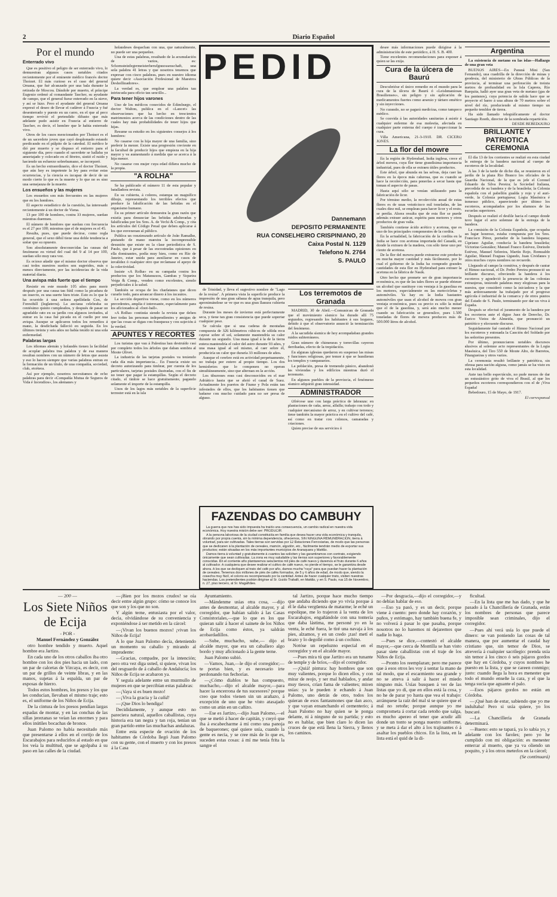2 Diario Español
Por el mundo
Enterrado vivo
Que es positivo el peligro de ser enterrado vivo, lo demuestran algunos casos notables citados recientemente por el eminente médico francés doctor Thoinot. El más curioso es el caso del general Ornana, que fué alcanzado por una bala durante la retirada de Moscou. Dándole por muerto, el príncipe Eugenio ordenó al comandante Tascher, su ayudante de campo, que el general fuese enterrado en la nieve, y así se hizo. Pero el ayudante del general Ornana expresó el deseo de llevar el cadáver á Francia y fué desenterrado y puesto en un carro, en el que al poco tiempo revivió el pretendido difunto que más adelante pudo asistir en Francia al entierro de Tascher, es decir, el hombre que le había enterrado vivo.
Otros de los casos mencionados por Thoinot es el de un sacerdote joven que cayó desplomado estando predicando en el púlpito de la catedral. El médico le dió por muerto y se dispuso el entierro para el siguiente día, pero cuando el sacerdote se hallaba ya amortajado y colocado en el féretro, sintió el ruido y haciendo un esfuerzo sobrehumano, se incorporó.
Es un hecho extraordinario, dice el doctor Thoinot, que aún hoy es impotente la ley para evitar estas ocurrencias, y la ciencia es incapaz de decir de un modo cierto lo que es la muerte y lo que no es sino una semejanza de la muerte.
Los ensueños y las mujeres
Los ensueños son más frecuentes en las mujeres que en los hombres.
El aspecto estadístico de la cuestión, ha interesado recientemente á un doctor de Viena.
13 por 100 de hombres, contra 33 mujeres, sueñan mientras duermen.
El número de hombres que sueñan con frecuencia es el 27 por 100; mientras que el de mujeres es el 45.
Resulta, pues, que puede decirse, como regla general, que el sexo débil tiene una doble tendencia a soñar que su opuesto.
Son absolutamente desconocidas las causas del fenómeno en virtud del cual del 9 al 14 por 100, sueñan sólo muy rara vez.
Es ocioso añadir que el mismo doctor observa que casi todos nuestros sueños son sugeridos, más o menos directamente, por las incidencias de la vida material diaria.
Una avispa más fuerte que el tiempo
Resistir en este mundo 105 años para morir después por una causa tan fútil como la picadura de un insecto, es una suerte bien triste. Esto es lo que le ha ocurrido á una señora apellidada Cox, de Foresthill (Inglaterra). La anciana celebraba su centésimo quinto cumpleaños, y después de pasar un agradable rato en su jardín con algunos invitados, al entrar en la casa fué picada en el cuello por una avispa. Aunque se aplicaron todos los remedios á mano, la desdichada falleció en seguida. En los últimos treinta y seis años no había tenido ni una sola enfermedad.
Palabras largas
Los idiomas alemán y holandés tienen la facilidad de acoplar palabra tras palabra y de esa manera resultan nombres con un número de letras que asusta y eso lo hacen siempre que varias palabras entran en la formación de un título, de una compañía, sociedad, club, etcétera.
Así por ejemplo, nosotros necesitamos de ocho palabras para decir «Compañía Mutua de Seguros de Vida é Incendios», los alemanes y
holandeses despachan con una, que naturalmente, no puede ser una pequeñez.
Una de estas palabras, resultado de la acumulación de varios, es: Schornsteinfegermeisterberufgnnossenschaft, una sola palabra 41 letras y que nosotros tenemos que expresar con cinco palabras, pues en nuestro idioma quiere decir «Asociación Profesional de Maestros Deshollinadores».
La verdad es, que emplear una palabra tan intrincada para oficio tan sencillo...
Para tener hijos varones
Uno de los médicos conocidos de Edimburgo, el doctor Walton, publica en el «Lancet» las observaciones que ha hecho en trescientos matrimonios acerca de las condiciones dentro de las cuales hay más probabilidades de tener hijos que hijas.
Resume su estudio en los siguientes consejos á los hombres:
No casarse con la hija mayor de una familia, sino preferir la menor. Existe una progresión creciente en la facultad de producir hijos que empieza en la hija mayor y va aumentando á medida que se acerca á la hija menor.
No casarse con mujer cuya edad difiera mucho de la propia.
"A ROLHA"
Se ha publicado el número 11 de esta popular y batalladora revista.
En su cubierta, á colores, estampa un magnífico dibujo, representando los terribles efectos que produce la falsificación de las bebidas en el organismo humano.
En su primer artículo demuestra la gran razón que existía para denunciar las bebidas adulteradas y falsificadas por los Sres. A. de Vechi & Comp., y cita los artículos del Código Penal que deben aplicarse á los que envenenan al público.
Publica un conzienzudo artículo de João Ramalho, pintando de mano maestra la incomprensible desunión que existe en la clase periodística de S. Paulo, que á pesar de las encontradas opiniones en ella dominantes, podía muy bien, como en Río de Janeiro, estar unida para auxiliarse en casos de invalidez ó cualquier otro que reclamase el apoyo de la colectividad.
Insiste «A Rolha» en su campaña contra los productos que los Matarazzos, Gambas y Siqueira Veiga & Comp., venden como excelentes, siendo perjudiciales á la salud.
También se ocupa de los charlatanes que dicen curarlo todo, para arrancar dinero á los incautos.
La sección deportiva viene, como en los números precedentes, amplia é interesante, especialmente para los aficionados al «foot-ball».
«A Rolha» continúa siendo la revista que deben leer todas las personas independientes y amigas de que las cosas se digan con franqueza y con sujeción á la verdad.
APUNTES Y RECORTES
Los turistas que van á Palestina han destruído casi por completo todos los árboles que daban sombra al Monte Olivet.
La industria de las tarjetas postales va teniendo cada día más importancia... En Francia existe un decreto autorizando para timbrar, por cuenta de los particulares, tarjetas postales ilustradas, con el fin de no tener que pagar la estampillas. Según el decreto citado, el timbre se hace gratuitamente, pagando solamente el importe de la estampilla.
Unos de los lagos más notables de la superficie terrester está en la isla
PEDID
Dannemann
DEPOSITO PERMANENTE
RUA CONSELHEIRO CRISPINIANO, 20
Caixa Postal N. 1129
Telefono N. 2764
S. PAULO
de Trinidad, y lleva el sugestivo nombre de "Lago de la resina". A primera vista la superficie produce la impresión de una gran sábana de agua tranquila, pero aproximándose se ve que es una gran llanura cubierta de resina.
Durante los meses de invierno está perfectamente seca, y tiene tan gran consistencia que puede soportar cualquier peso.
Se calcula que si una cadena de montañas compuesta de 326 kilómetros cúbicos de sólida roca cayese sobre el sol, solamente mantendría su calor durante un segundo. Una masa igual á la de la tierra entera mantendría el calor del astro durante 93 años, y una masa igual al sol mismo, al caer sobre él, produciría un calor que duraría 33 millones de años.
Aunque el cerebro está en actividad perpetuamente, no trabaja por entero al propio tiempo. Los dos hemisferios que lo componen no operan simultáneamente, sino que alternan en la acción.
Los tiburones eran casi desconocidos en el mar Adriático hasta que se abrió el canal de Suez. Actualmente los puertos de Fiume y Pola están tan infestados de ellos, que los habitantes tienen que bañarse con mucho cuidado para no ser presa de alguno.
Los terremotos de Granada
MADRID, 30 de Abril.—Comunican de Granada que el movimiento sísmico ha durado allí 75 segundos, regresando los habitantes á sus hogares, debido á que el observatorio anunció la terminación del fenómeno.
A la sacudida sísmica de hoy acompañaban grandes ruidos subterráneos.
Gran número de chimeneas y torrecillas cayeron derribadas, efecto de la trepidación.
En algunas iglesias quedaron en suspenso las misas y funciones religiosas, por temor á que se hundieran los templos y campanarios.
La población, presa de tremendo pánico, abandonó las viviendas y los edificios mientras duró el terremoto.
En algunos pueblos de la provincia, el fenómeno sísmico adquirió gran intensidad.
ADMINISTRADOR
Ofrécese uno con larga práctica de labranza: en plantaciones de caña, arroz, alfalfa; trabajo con todo y cualquier mecanismo de arroz, y en cultivar terrenos; tiene también la mayor práctica en el cultivo del café, así como en tratar con colonos, camaradas y criaciones.
Quien precise de sus servicios ó
FAZENDAS DO CAMBUHY
La guerra que nos has sido impuesta ha traído una consecuencia, un cambio radical en nuestra vida económica. Hoy nuestra misión debe ser: PRODUCIR.
A la persona laboriosa de la ciudad constituída en familia que desea hacer una vida económica y tranquila, obrando por propia cuenta, sin la mínima dependencia, ofrecemos, SIN NINGUNA REMUNERACION, tierra á voluntad, para ser cultivadas. Tales tierras son servidas por 12 Estaciones Ferroviarias, de modo que las personas que se dedicaren á la plantación de cereales, mamón, algodón, etc., fácilmente tendrán medio de exportar sus productos; están situadas en los más importantes municipios de Araraquara y Mattão.
Damos tierra á voluntad y gratuitamente á cuantos las soliciten y las garantizamos con contrato, exigiendo únicamente que sean cultivadas. La zona es muy saludable y las tierras son superiores y favorablemente conocidas. En el corriente año plantaremos seiscientos mil piés de café nuevo y daremos el fruto durante 6 años al cultivador. A cualquiera que desee realizar el cultivo de café nuevo, no pierde el tiempo, se le garantiza desde ahora. A los que se dediquen al trato del café por año, damos mucha "roça" para que puedan hacer la plantación de cereales. Tenemos dos millones de piés de cafés formados, de 5 y 6 años de edad, de modo que, siendo la cosecha muy fácil, el colono es recompensado por la cantidad. Antes de hacer cualquier trato, visiten nuestras haciendas. Los pretendientes podrán dirigirse al Sr. Guido Traballi, en Mattão, y en S. Paulo, rua 15 de Novembro, n. 27, piso tercero, al Sr. Magalhães.
desee más informaciones puede dirigirse á la administración de este periódico, á H. S. B. 400.
Tiene excelentes recomendaciones para exponer á quien se las exija.
Cura de la úlcera de Baurú
Descubrióse el único remedio en el mundo para la cura de la úlcera de Baurú ó «Leishmaniosas Brasilienses», sin peligro y sin aplicación de medicamentos fuertes como arsenio y tártaro emético y sin inyecciones.
No curando, no se pagará medicina, como tampoco médico.
Se convida á las autoridades sanitarias á asistir á cualquier enfermo de esa molestia, afectada en cualquier parte externa del cuerpo é inspeccionar la cura.
Villa Americana, 21-3-1918. DR. CICERO JONES.
La flor del mowre
En la región de Hyderabad, India inglesa, crece el árbol mowra, cuya flor tiene grandísima importancia industrial, pues de ella se extraen útiles productos.
Este árbol, que abunda en las selvas, deja caer las flores en la época más calurosa, que es cuando se hace la recolección, para ponerlas a secar hasta que toman el aspecto de pasas.
Hasta aquí sólo se venían utilizando para la fabricación de licor.
Por término medio, la recolección anual de estas flores es de unas veinticinco mil toneladas, de las cuales diez mil, se emplean para hacer licor y el resto, se perdía. Ahora resulta que de esta flor se puede además extraer azúcar, espíritu para motores y otros productos de gran valía.
También contiene ácido acético y acetona, que es uno de los principales componentes de la cordita.
En la actualidad, la fabricación de la cordita en la India se hace con acetona importada del Canadá, en donde la extraen de la madera, con sólo tiene uno por ciento de acetona.
De la flor del mowra puede extraerse este producto en mucha mayor cantidad y más fácilmente, por lo cual el gobierno de la India ha comprado grandes cantidades de esta flor en Hyderabad para extraer la acetona en la fábrica de Nasik.
Otro hecho que promete ser de gran importancia económica, es que de las tales flores se puede obtener un alcohol que sustituye con ventaja á la gasolina en los motores, especialmente en las motocicletas y automóviles. Ya hay en la India bastantes automóviles que usan el alcohol de mowra con gran ventaja económica, pues su precio es sólo la mitad que el de la gasolina, y, será aún mucho menor cuando su fabricación se generalice, pues 1.500 toneladas de flores de mowra producen más de 500.000 litros de alcohol.
Argentina
La existencia de metano en las islas—Hallazgo de una gran veta
BUENOS AIRES—En Paraná Mini (San Fernando), una cuadrilla de la dirección de minas y geodesia, del ministerio de Obras Públicas de la provincia, al terminar una perforación de treinta metros de profundidad en la Isla Caprera, Río Barquita, halló ayer una gran veta de metano (gas de los pantanos), cuya potencia de salida hace que se proyecte el barro á una altura de 70 metros sobre el nivel del río, produciendo al mismo tiempo un pequeño temblor de tierra.
Ha sido llamado telegráficamente el doctor Santiago Rooth, director de la nombrada repartición.
DESDE BEBEDOURO
BRILLANTE Y PATRIOTICA CEREMONIA
El día 13 de los corrientes se realizó en esta ciudad la entrega de la bandera nacional al cuerpo de escoteros de la localidad.
A las 3 de la tarde de dicho día, se reunieron en el jardín de la plaza Rio Branco los oficiales de la Guardia Nacional, de la que es jefe el Coronel Eduardo da Silva Pereira; la Sociedad Italiana, precedida de su bandera y de la brasileña; la Colonia española con el pabellón gualda y rojo y el auri-verde, la Colonia portuguesa; Logia Masónica é inmenso público, apareciendo por último los escoteros, acompañados por los alumnos de las escuelas superiores.
Después se realizó el desfile hacia el campo donde tuvo lugar el acto solemne de la entrega de la bandera.
La comisión de la Colonia Española, que ocupaba un lugar honroso, estaba compuesta por los Sres. Francisco Pérez, portador de la bandera hispana; Cipriano Aguilar, conducía la bandera brasileña; Victorino González; Manuel Franco Estévez, Dorindo Estévez, Manuel Sobreira, Martín Rojo, Romualdo Aguilar, Manuel Fraguas Ogando, Juan Cividanes y otros muchos cuyos nombres no recuerdo.
Llegando al campo la comitiva, y después de cantar el Himno nacional, el Dr. Pedro Pereira pronunció un brillante discurso, ofreciendo la bandera á los escoteros y agradeció la presencia de las colonias extranjeras, teniendo palabras muy elogiosas para la nuestra, que consideró como la iniciadora y la que más ardorosamente ha trabajado por el progreso agrícola é industrial de la comarca y de otros puntos del Estado de S. Paulo, terminando por dar un viva á España.
Después se efectuó el juramento de la bandera por los escoteros ante el digno Juez de Derecho, Dr. Eurico Vieira de Almeida, que pronunció un patriótico y elocuente discurso.
Seguidamente fué cantado el Himno Nacional por los escoteros y entonada la Canción del Soldado por las señoritas presentes.
Por último, pronunciaron notables discursos alusivos al solemne acto representantes de la Logia Masónica, del Tiro 550 de Monte Alto, de Barretos, Pitangueiras y otros varios.
La ceremonia resultó brillante y patriótica, sin ofensa para nación alguna, como jamás se ha visto en esta localidad.
Ante tan bello espectáculo, no pude menos de dar un entusiástico grito de viva el Brasil, al que los pequeños escoteros correspondieron con el de ¡Viva España!
Bebedouro, 15 de Mayo, de 1917.
El corresponsal
— 200 —
Los Siete Niños de Ecija
- POR -
Manuel Fernández y González
otro hombre tendido y muerto. Aquel hombre era Jartizo.
En cada uno de los otros caballos iba otro hombre con los dos pies hacia un lado, con un par de calcetas de Vizcaya, es decir, con un par de grillos de veinte libras, y en las manos, sujetas á la espalda, un par de esposas de hierro.
Todos estos hombres, los presos y los que les conducían, llevaban el mismo traje; esto es, el uniforme de los Niños de Ecija.
De la cintura de los presos pendían largas espadas de montar, y en las conchas de las sillas jerezanas se veían las enormes y para ellos inútiles bocachas de bronce.
Juan Palomo no había necesitado más que presentarse á ellos en el cortijo de los Escarabajos para reducirlos al estado en que los veía la multitud, que se agolpaba á su paso en las calles de la ciudad.
—¡Bien por los mozos crudos! se oía decir entre algún grupo: cómo se conoce los que son y los que no son.
Y algún terne, entusiasta por el valor, decía, olvidándose de su conveniencia y exponiéndose á ser metido en la cárcel:
—¡Vivan los buenos mozos! ¡vivan los Niños de Ecija!
A lo que Juan Palomo decía, deteniendo un momento su caballo y mirando al imprudente:
—Gracias, compadre, por la intención; pero otra vez diga usted, si quiere, vivan los del resguardo de á caballo de Andalucía; los Niños de Ecija se acabaron ya.
Y seguía adelante entre un murmullo de mujeres en que se percibían estas palabras:
—¡Vaya si es buen mozo!
—¡Viva la gracia y la calíd!
—¡Que Dios lo bendiga!
Decididamente, y aunque esto no pareciera natural, aquellos caballistas, cuya historia era tan negra y tan roja, tenían un gran partido entre las muchachas andaluzas.
Entre esta especie de ovación de los habitantes de Córdoba llegó Juan Palomo con su gente, con el muerto y con los presos á la Casa
Ayuntamiento.
—Mándenme usías otra cosa, —dijo antes de desmontar, al alcalde mayor, y al corregidor, que habían salido á las Casas Consistoriales,—que lo que es los que quieran salir á hacer el sainete de los Niños de Ecija como éstos, ya saldrán acobardadillos.
—Sube, muchacho, sube,— dijo el alcalde mayor, que era un caballero algo bordo y muy aficionado á la gente terne.
Juan Palomo subió.
—Vamos, Juan,—le dijo el corregidor;—te portas bien, y es necesario irte perdonando tus fechorías.
—¿Cómo diablos te has compuesto, muchacho,—dijo el alcalde mayor,—para hacer la encerrona de tus sucesores? porque creo que todos vienen sin un arañazo, á excepción de uno que he visto atasajado como un atún en un cañizo.
—Ese es Jartizo,—dijo Juan Palomo,—el que se metió á hacer de capitán, y creyó que iba á escabecharme á mí como una panoja de baquerones; qué quiere usía, cuando la gente es necia, y se cree más de lo que es, suceden estas cosas: á mí me tenía frita la sangre el
tal Jartizo, porque hace mucho tiempo que andaba diciendo que yo vivía porque á él le daba vergüenza de matarme; le eché un espolique, me lo trajeron á la venta de los Escarabajos, engañándole con una tontería que daba lástima, me personé yo en la venta, le eché fuera, le tiré una navaja á los pies, alzamos, y en un credo ¡zas! metí el brazo y lo degollé como á un cochino.
Notóse un repeluzno especial en el corregidor y en el alcalde mayor.
—Pues mira tú que Jartizo era un tunante de temple y de bríos,—dijo el corregidor.
—¡Quiá! pintura: hay hombres que son muy valientes, porque lo dicen ellos, y con mirar de reojo, y ser mal hablados, y andar muy tiesos, crían fama de valientes; miren usías: ya le pueden ir echando á Juan Palomo, uno detrás de otro, todos los quieran de esos fantasmones que dan asco, y que vayan ensanchando el cementerio; á Juan Palomo no hay quien se le ponga delante, ni á ninguno de su partida; y esto no es hablar, que bien claro lo dicen las cruces de que está llena la Sierra, y llenos los caminos.
—Por desgracia,—dijo el corregidor,—y no debías hablar de eso.
—Eso ya pasó, y es un decir, porque viene á cuento: pero donde hay corazón, y puños, y estómago, hay también buena fe, y no volverá á pasar lo que pasaba, porque nosotros no lo haremos ni dejaremos que nadie lo haga.
—Pues se dice,—contestó el alcalde mayor,—que cerca de Montilla se han visto pasar siete caballistas con el traje de los Niños de Ecija.
—Pronto los reemplazan; pero me parece que á esos otros les voy á sentar la mano de tal modo, que el escarmiento sea grande y no se atreva á salir á hacer el miedo ninguno más. Usías busquen á ver de las listas que yo dí, que en ellos está la cosa, y no he de parar yo hasta que vea el trabajo: arránquese la raíz del mal si se quiere que el mal no retoñe; porque aunque yo me comprometa á cortar cada retoño que salga, es mucho apereo el tener que acudir allí donde un tonto se ponga nuestro uniforme, y se meta á dar el alto á los trajinantes ó á asaltar los pueblos chicos. En la lista, en la lista está el quid de la di-
ficultad.
—En la lista que me has dado, y que he pasado á la Chancillería de Granada, están los nombres de personas que parece imposible sean criminales, dijo el corregidor.
—Pues ahí verá usía lo que puede el dinero: se van poniendo las cosas de tal manera, que por aumentar el caudal hay cristiano que, sin temor de Dios, se atrevería á cualquier sacrilegio: prenda usía sin temor á los cinco ó seis pájaros gordos que hay en Córdoba, y cuyos nombres he puesto en la lista, y que se careen conmigo; justo: cuando llega la hora es menester que todo el mundo enseñe la cara, y el que la tenga sucia que aguante el palo.
—Esos pájaros gordos no están en Córdoba.
—¡Qué han de estar, sabiendo que yo me indultaba! Pero si usía quiere, yo los buscaré.
—La Chancillería de Granada determinará.
—Bueno: esto se tapará, ya lo sabía yo, y adelante con los faroles; pero yo he cumplido con mi obligación: es menester enterrar al muerto, que ya va oliendo un poquito, y á los otros meterlos en la cárcel;
(Se continuará)